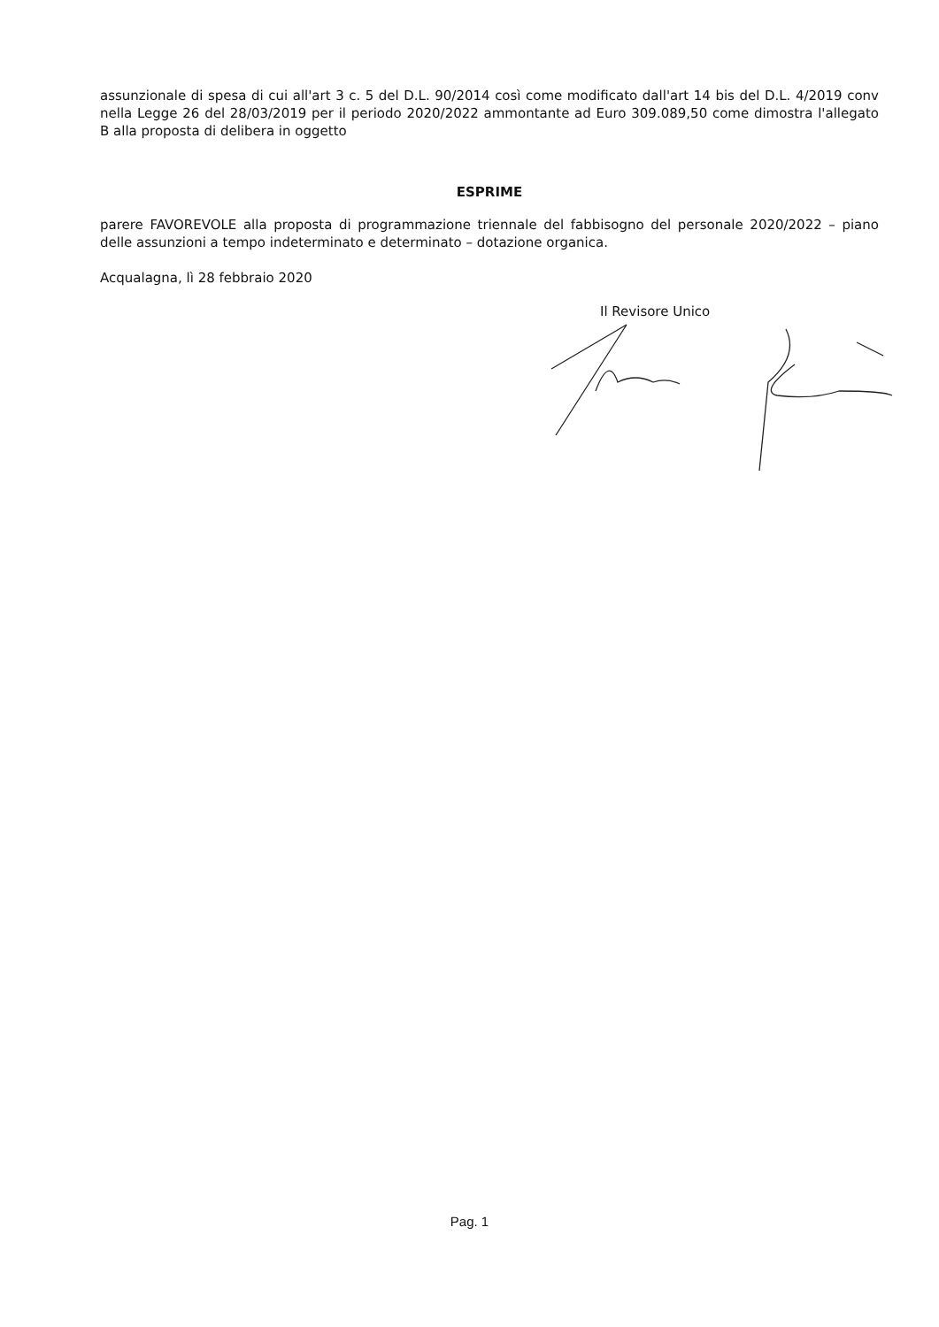assunzionale di spesa di cui all'art 3 c. 5 del D.L. 90/2014 così come modificato dall'art 14 bis del D.L. 4/2019 conv nella Legge 26 del 28/03/2019 per il periodo 2020/2022 ammontante ad Euro 309.089,50 come dimostra l'allegato B alla proposta di delibera in oggetto
ESPRIME
parere FAVOREVOLE alla proposta di programmazione triennale del fabbisogno del personale 2020/2022 – piano delle assunzioni a tempo indeterminato e determinato – dotazione organica.
Acqualagna, lì 28 febbraio 2020
Il Revisore Unico
Pag. 1